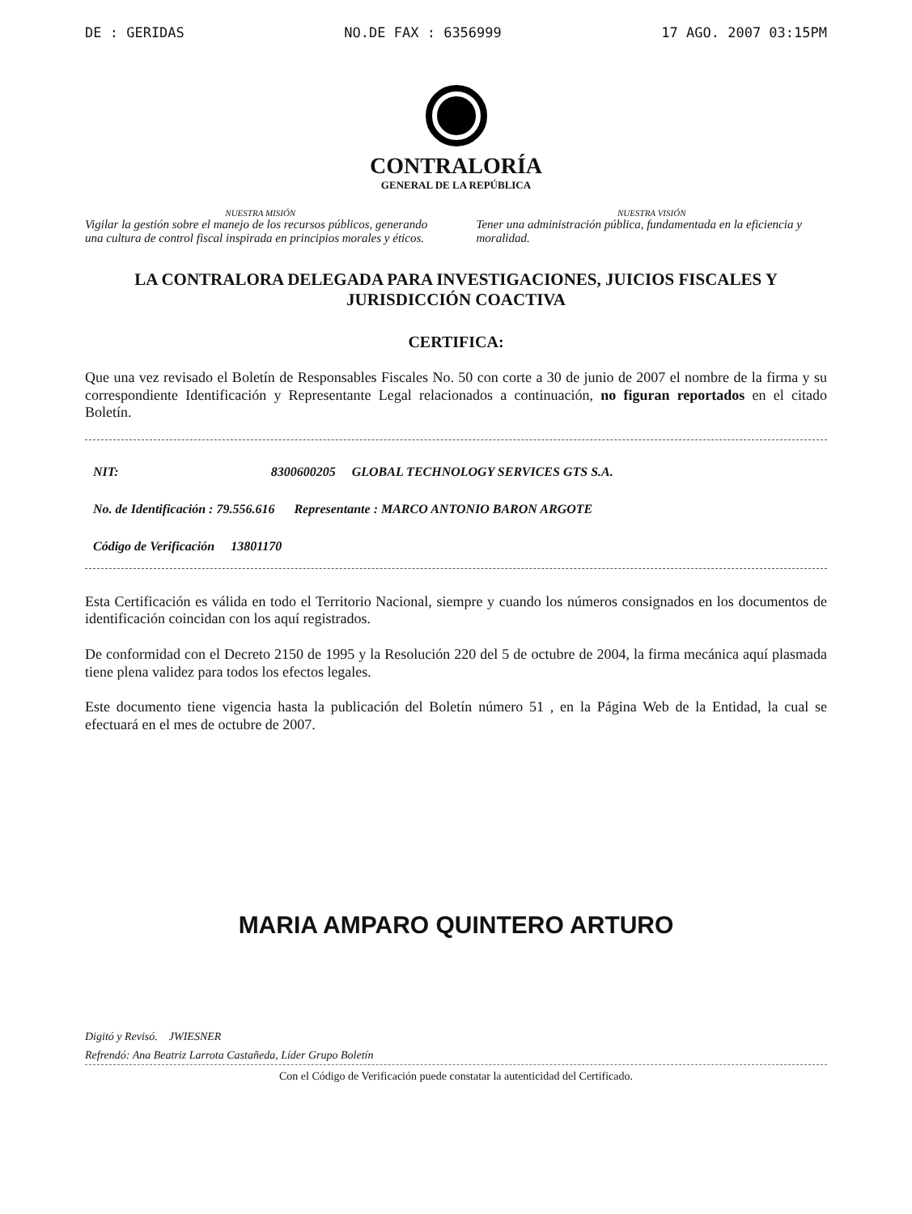DE : GERIDAS NO.DE FAX : 6356999 17 AGO. 2007 03:15PM
CONTRALORÍA
GENERAL DE LA REPÚBLICA
NUESTRA MISIÓN
Vigilar la gestión sobre el manejo de los recursos públicos, generando una cultura de control fiscal inspirada en principios morales y éticos.
NUESTRA VISIÓN
Tener una administración pública, fundamentada en la eficiencia y moralidad.
LA CONTRALORA DELEGADA PARA INVESTIGACIONES, JUICIOS FISCALES Y JURISDICCIÓN COACTIVA
CERTIFICA:
Que una vez revisado el Boletín de Responsables Fiscales No. 50 con corte a 30 de junio de 2007 el nombre de la firma y su correspondiente Identificación y Representante Legal relacionados a continuación, no figuran reportados en el citado Boletín.
NIT: 8300600205 GLOBAL TECHNOLOGY SERVICES GTS S.A.
No. de Identificación : 79.556.616 Representante : MARCO ANTONIO BARON ARGOTE
Código de Verificación 13801170
Esta Certificación es válida en todo el Territorio Nacional, siempre y cuando los números consignados en los documentos de identificación coincidan con los aquí registrados.
De conformidad con el Decreto 2150 de 1995 y la Resolución 220 del 5 de octubre de 2004, la firma mecánica aquí plasmada tiene plena validez para todos los efectos legales.
Este documento tiene vigencia hasta la publicación del Boletín número 51 , en la Página Web de la Entidad, la cual se efectuará en el mes de octubre de 2007.
MARIA AMPARO QUINTERO ARTURO
Digitó y Revisó. JWIESNER
Refrendó: Ana Beatriz Larrota Castañeda, Líder Grupo Boletín
Con el Código de Verificación puede constatar la autenticidad del Certificado.